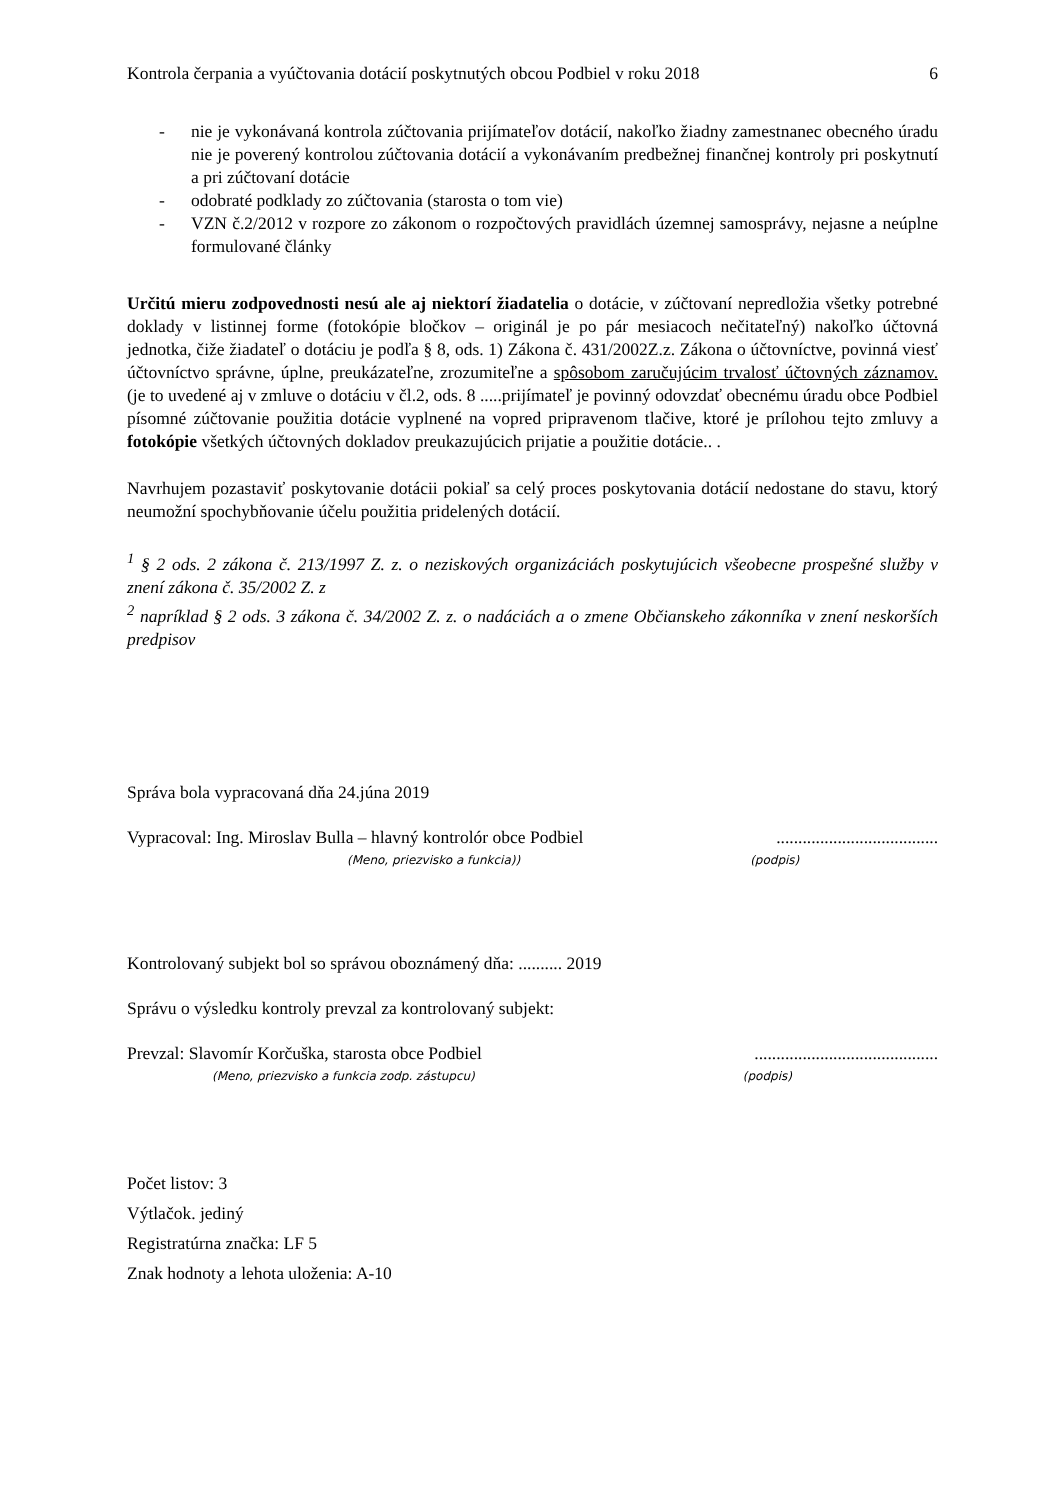Kontrola čerpania a vyúčtovania dotácií poskytnutých obcou Podbiel v roku 2018 6
- nie je vykonávaná kontrola zúčtovania prijímateľov dotácií, nakoľko žiadny zamestnanec obecného úradu nie je poverený kontrolou zúčtovania dotácií a vykonávaním predbežnej finančnej kontroly pri poskytnutí a pri zúčtovaní dotácie
- odobraté podklady zo zúčtovania (starosta o tom vie)
- VZN č.2/2012 v rozpore zo zákonom o rozpočtových pravidlách územnej samosprávy, nejasne a neúplne formulované články
Určitú mieru zodpovednosti nesú ale aj niektorí žiadatelia o dotácie, v zúčtovaní nepredložia všetky potrebné doklady v listinnej forme (fotokópie bločkov – originál je po pár mesiacoch nečitateľný) nakoľko účtovná jednotka, čiže žiadateľ o dotáciu je podľa § 8, ods. 1) Zákona č. 431/2002Z.z. Zákona o účtovníctve, povinná viesť účtovníctvo správne, úplne, preukázateľne, zrozumiteľne a spôsobom zaručujúcim trvalosť účtovných záznamov. (je to uvedené aj v zmluve o dotáciu v čl.2, ods. 8 .....prijímateľ je povinný odovzdať obecnému úradu obce Podbiel písomné zúčtovanie použitia dotácie vyplnené na vopred pripravenom tlačive, ktoré je prílohou tejto zmluvy a fotokópie všetkých účtovných dokladov preukazujúcich prijatie a použitie dotácie.. .
Navrhujem pozastaviť poskytovanie dotácii pokiaľ sa celý proces poskytovania dotácií nedostane do stavu, ktorý neumožní spochybňovanie účelu použitia pridelených dotácií.
<sup>1</sup> § 2 ods. 2 zákona č. 213/1997 Z. z. o neziskových organizáciách poskytujúcich všeobecne prospešné služby v znení zákona č. 35/2002 Z. z
<sup>2</sup> napríklad § 2 ods. 3 zákona č. 34/2002 Z. z. o nadáciách a o zmene Občianskeho zákonníka v znení neskorších predpisov
Správa bola vypracovaná dňa 24.júna 2019
Vypracoval: Ing. Miroslav Bulla – hlavný kontrolór obce Podbiel.....................................
(Meno, priezvisko a funkcia)) (podpis)
Kontrolovaný subjekt bol so správou oboznámený dňa: .......... 2019
Správu o výsledku kontroly prevzal za kontrolovaný subjekt:
Prevzal: Slavomír Korčuška, starosta obce Podbiel..........................................
(Meno, priezvisko a funkcia zodp. zástupcu) (podpis)
Počet listov: 3
Výtlačok. jediný
Registratúrna značka: LF 5
Znak hodnoty a lehota uloženia: A-10